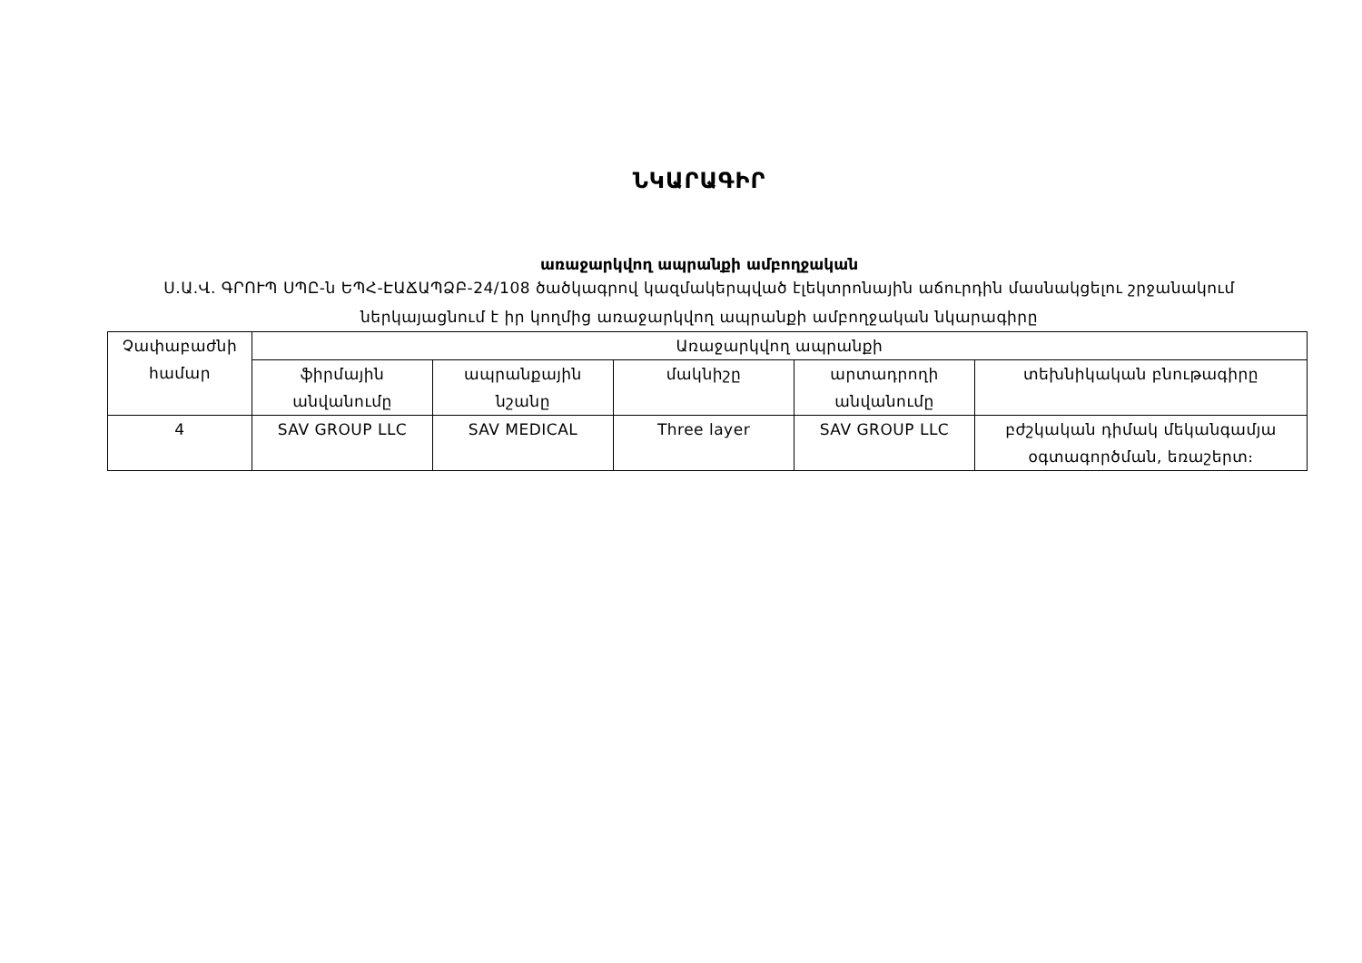ՆԿԱՐԱԳԻՐ
առաջարկվող ապրանքի ամբողջական
Ս.Ա.Վ. ԳՐՈՒՊ ՍՊԸ-ն ԵՊՀ-ԷԱՃԱՊՁԲ-24/108 ծածկագրով կազմակերպված էլեկտրոնային աճուրդին մասնակցելու շրջանակում ներկայացնում է իր կողմից առաջարկվող ապրանքի ամբողջական նկարագիրը
| Չափաբաժնի համար | Առաջարկվող ապրանքի | | | | |
| --- | --- | --- | --- | --- | --- |
| | ֆիրմային անվանումը | ապրանքային նշանը | մակնիշը | արտադրողի անվանումը | տեխնիկական բնութագիրը |
| 4 | SAV GROUP LLC | SAV MEDICAL | Three layer | SAV GROUP LLC | բժշկական դիմակ մեկանգամյա օգտագործման, եռաշերտ։ |